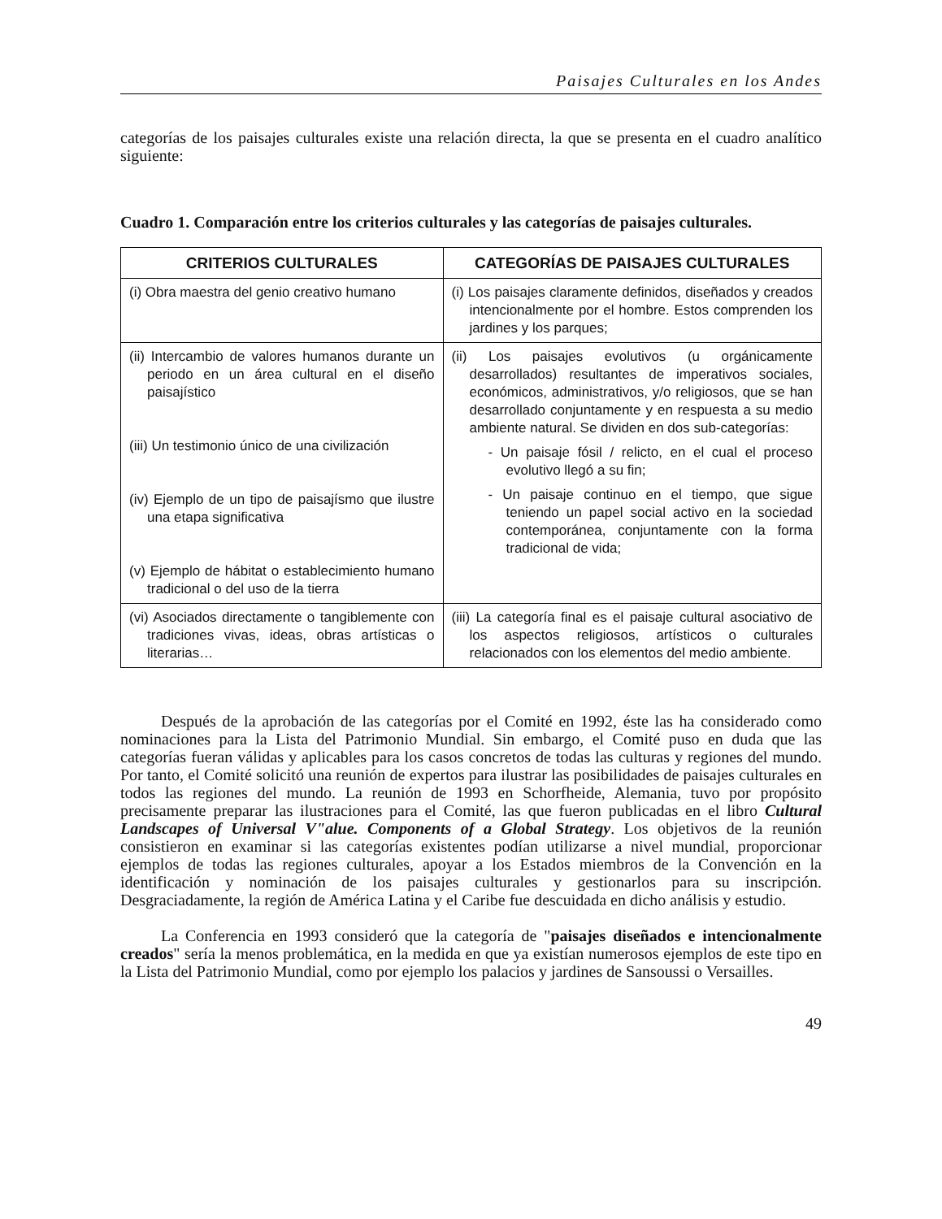Paisajes Culturales en los Andes
categorías de los paisajes culturales existe una relación directa, la que se presenta en el cuadro analítico siguiente:
Cuadro 1. Comparación entre los criterios culturales y las categorías de paisajes culturales.
| CRITERIOS CULTURALES | CATEGORÍAS DE PAISAJES CULTURALES |
| --- | --- |
| (i) Obra maestra del genio creativo humano | (i) Los paisajes claramente definidos, diseñados y creados intencionalmente por el hombre. Estos comprenden los jardines y los parques; |
| (ii) Intercambio de valores humanos durante un periodo en un área cultural en el diseño paisajístico (iii) Un testimonio único de una civilización (iv) Ejemplo de un tipo de paisajísmo que ilustre una etapa significativa (v) Ejemplo de hábitat o establecimiento humano tradicional o del uso de la tierra | (ii) Los paisajes evolutivos (u orgánicamente desarrollados) resultantes de imperativos sociales, económicos, administrativos, y/o religiosos, que se han desarrollado conjuntamente y en respuesta a su medio ambiente natural. Se dividen en dos sub-categorías: - Un paisaje fósil / relicto, en el cual el proceso evolutivo llegó a su fin; - Un paisaje continuo en el tiempo, que sigue teniendo un papel social activo en la sociedad contemporánea, conjuntamente con la forma tradicional de vida; |
| (vi) Asociados directamente o tangiblemente con tradiciones vivas, ideas, obras artísticas o literarias… | (iii) La categoría final es el paisaje cultural asociativo de los aspectos religiosos, artísticos o culturales relacionados con los elementos del medio ambiente. |
Después de la aprobación de las categorías por el Comité en 1992, éste las ha considerado como nominaciones para la Lista del Patrimonio Mundial. Sin embargo, el Comité puso en duda que las categorías fueran válidas y aplicables para los casos concretos de todas las culturas y regiones del mundo. Por tanto, el Comité solicitó una reunión de expertos para ilustrar las posibilidades de paisajes culturales en todos las regiones del mundo. La reunión de 1993 en Schorfheide, Alemania, tuvo por propósito precisamente preparar las ilustraciones para el Comité, las que fueron publicadas en el libro Cultural Landscapes of Universal V"alue. Components of a Global Strategy. Los objetivos de la reunión consistieron en examinar si las categorías existentes podían utilizarse a nivel mundial, proporcionar ejemplos de todas las regiones culturales, apoyar a los Estados miembros de la Convención en la identificación y nominación de los paisajes culturales y gestionarlos para su inscripción. Desgraciadamente, la región de América Latina y el Caribe fue descuidada en dicho análisis y estudio.
La Conferencia en 1993 consideró que la categoría de "paisajes diseñados e intencionalmente creados" sería la menos problemática, en la medida en que ya existían numerosos ejemplos de este tipo en la Lista del Patrimonio Mundial, como por ejemplo los palacios y jardines de Sansoussi o Versailles.
49